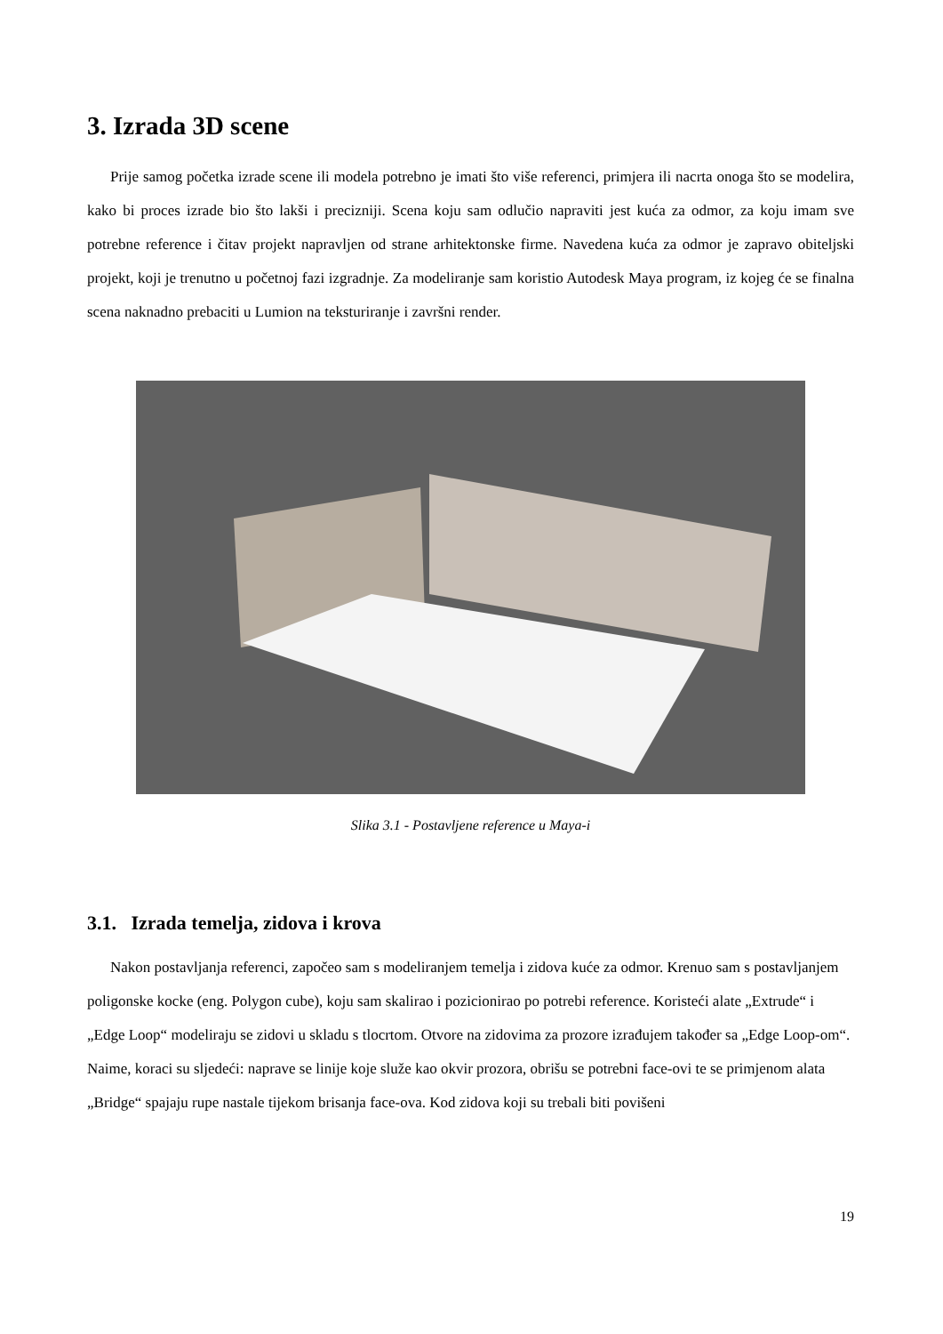3. Izrada 3D scene
Prije samog početka izrade scene ili modela potrebno je imati što više referenci, primjera ili nacrta onoga što se modelira, kako bi proces izrade bio što lakši i precizniji. Scena koju sam odlučio napraviti jest kuća za odmor, za koju imam sve potrebne reference i čitav projekt napravljen od strane arhitektonske firme. Navedena kuća za odmor je zapravo obiteljski projekt, koji je trenutno u početnoj fazi izgradnje. Za modeliranje sam koristio Autodesk Maya program, iz kojeg će se finalna scena naknadno prebaciti u Lumion na teksturiranje i završni render.
Slika 3.1 - Postavljene reference u Maya-i
3.1. Izrada temelja, zidova i krova
Nakon postavljanja referenci, započeo sam s modeliranjem temelja i zidova kuće za odmor. Krenuo sam s postavljanjem poligonske kocke (eng. Polygon cube), koju sam skalirao i pozicionirao po potrebi reference. Koristeći alate „Extrude“ i „Edge Loop“ modeliraju se zidovi u skladu s tlocrtom. Otvore na zidovima za prozore izrađujem također sa „Edge Loop-om“. Naime, koraci su sljedeći: naprave se linije koje služe kao okvir prozora, obrišu se potrebni face-ovi te se primjenom alata „Bridge“ spajaju rupe nastale tijekom brisanja face-ova. Kod zidova koji su trebali biti povišeni
19